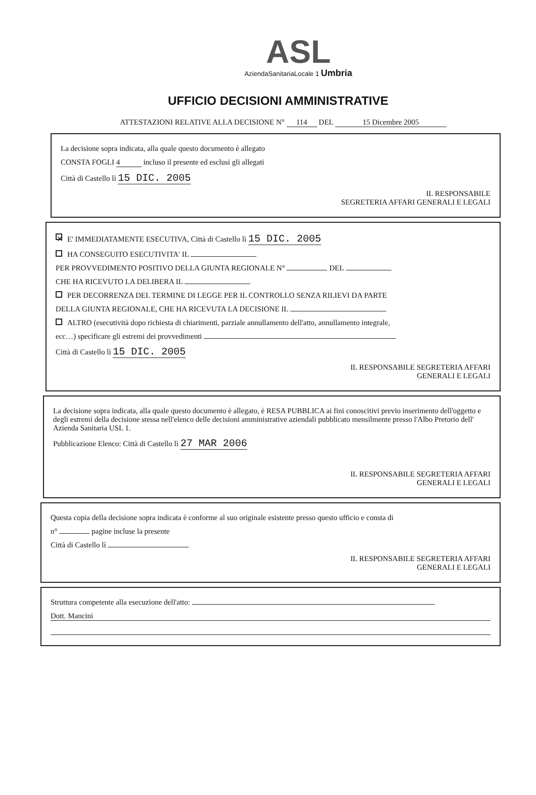ASL
AziendaSanitariaLocale 1 Umbria
UFFICIO DECISIONI AMMINISTRATIVE
ATTESTAZIONI RELATIVE ALLA DECISIONE N° 114 DEL 15 Dicembre 2005
La decisione sopra indicata, alla quale questo documento è allegato
CONSTA FOGLI 4 incluso il presente ed esclusi gli allegati
Città di Castello lì 15 DIC. 2005
IL RESPONSABILE
SEGRETERIA AFFARI GENERALI E LEGALI
✕ E' IMMEDIATAMENTE ESECUTIVA, Città di Castello lì 15 DIC. 2005
HA CONSEGUITO ESECUTIVITA' IL
PER PROVVEDIMENTO POSITIVO DELLA GIUNTA REGIONALE N° DEL
CHE HA RICEVUTO LA DELIBERA IL
PER DECORRENZA DEL TERMINE DI LEGGE PER IL CONTROLLO SENZA RILIEVI DA PARTE
DELLA GIUNTA REGIONALE, CHE HA RICEVUTA LA DECISIONE IL
ALTRO (esecutività dopo richiesta di chiarimenti, parziale annullamento dell'atto, annullamento integrale,
ecc…) specificare gli estremi dei provvedimenti
Città di Castello lì 15 DIC. 2005
IL RESPONSABILE SEGRETERIA AFFARI
GENERALI E LEGALI
La decisione sopra indicata, alla quale questo documento è allegato, è RESA PUBBLICA ai fini conoscitivi previo inserimento dell'oggetto e degli estremi della decisione stessa nell'elenco delle decisioni amministrative aziendali pubblicato mensilmente presso l'Albo Pretorio dell' Azienda Sanitaria USL 1.
Pubblicazione Elenco: Città di Castello lì 27 MAR 2006
IL RESPONSABILE SEGRETERIA AFFARI
GENERALI E LEGALI
Questa copia della decisione sopra indicata è conforme al suo originale esistente presso questo ufficio e consta di
n° pagine incluse la presente
Città di Castello lì
IL RESPONSABILE SEGRETERIA AFFARI
GENERALI E LEGALI
Struttura competente alla esecuzione dell'atto:
Dott. Mancini